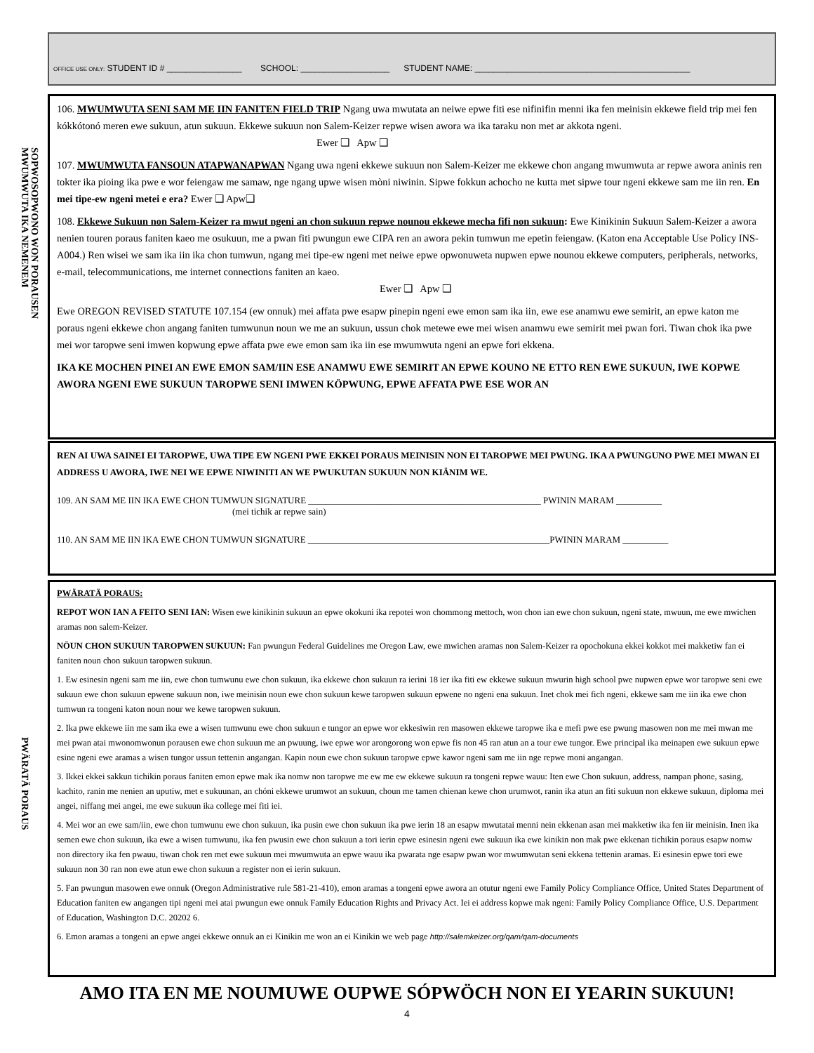OFFICE USE ONLY: STUDENT ID # ________________ SCHOOL: ___________________ STUDENT NAME: ______________________________________________
SOPWOSOPWONO WON PORAUSEN
MWUMWUTA IKA NEMENEM
106. MWUMWUTA SENI SAM ME IIN FANITEN FIELD TRIP Ngang uwa mwutata an neiwe epwe fiti ese nifinifin menni ika fen meinisin ekkewe field trip mei fen kókkótonó meren ewe sukuun, atun sukuun. Ekkewe sukuun non Salem-Keizer repwe wisen awora wa ika taraku non met ar akkota ngeni. Ewer ❑ Apw ❑
107. MWUMWUTA FANSOUN ATAPWANAPWAN Ngang uwa ngeni ekkewe sukuun non Salem-Keizer me ekkewe chon angang mwumwuta ar repwe awora aninis ren tokter ika pioing ika pwe e wor feiengaw me samaw, nge ngang upwe wisen mòni niwinin. Sipwe fokkun achocho ne kutta met sipwe tour ngeni ekkewe sam me iin ren. En mei tipe-ew ngeni metei e era? Ewer ❑ Apw❑
108. Ekkewe Sukuun non Salem-Keizer ra mwut ngeni an chon sukuun repwe nounou ekkewe mecha fifi non sukuun: Ewe Kinikinin Sukuun Salem-Keizer a awora nenien touren poraus faniten kaeo me osukuun, me a pwan fiti pwungun ewe CIPA ren an awora pekin tumwun me epetin feiengaw. (Katon ena Acceptable Use Policy INS-A004.) Ren wisei we sam ika iin ika chon tumwun, ngang mei tipe-ew ngeni met neiwe epwe opwonuweta nupwen epwe nounou ekkewe computers, peripherals, networks, e-mail, telecommunications, me internet connections faniten an kaeo.
Ewer ❑ Apw ❑
Ewe OREGON REVISED STATUTE 107.154 (ew onnuk) mei affata pwe esapw pinepin ngeni ewe emon sam ika iin, ewe ese anamwu ewe semirit, an epwe katon me poraus ngeni ekkewe chon angang faniten tumwunun noun we me an sukuun, ussun chok metewe ewe mei wisen anamwu ewe semirit mei pwan fori. Tiwan chok ika pwe mei wor taropwe seni imwen kopwung epwe affata pwe ewe emon sam ika iin ese mwumwuta ngeni an epwe fori ekkena.
IKA KE MOCHEN PINEI AN EWE EMON SAM/IIN ESE ANAMWU EWE SEMIRIT AN EPWE KOUNO NE ETTO REN EWE SUKUUN, IWE KOPWE AWORA NGENI EWE SUKUUN TAROPWE SENI IMWEN KÖPWUNG, EPWE AFFATA PWE ESE WOR AN
REN AI UWA SAINEI EI TAROPWE, UWA TIPE EW NGENI PWE EKKEI PORAUS MEINISIN NON EI TAROPWE MEI PWUNG. IKA A PWUNGUNO PWE MEI MWAN EI ADDRESS U AWORA, IWE NEI WE EPWE NIWINITI AN WE PWUKUTAN SUKUUN NON KIÄNIM WE.
109. AN SAM ME IIN IKA EWE CHON TUMWUN SIGNATURE ___________________________________________________ PWININ MARAM __________
(mei tichik ar repwe sain)
110. AN SAM ME IIN IKA EWE CHON TUMWUN SIGNATURE _____________________________________________________PWININ MARAM __________
PWÄRATÄ PORAUS
PWÄRATÄ PORAUS:
REPOT WON IAN A FEITO SENI IAN: Wisen ewe kinikinin sukuun an epwe okokuni ika repotei won chommong mettoch, won chon ian ewe chon sukuun, ngeni state, mwuun, me ewe mwichen aramas non salem-Keizer.
NÖUN CHON SUKUUN TAROPWEN SUKUUN: Fan pwungun Federal Guidelines me Oregon Law, ewe mwichen aramas non Salem-Keizer ra opochokuna ekkei kokkot mei makketiw fan ei faniten noun chon sukuun taropwen sukuun.
1. Ew esinesin ngeni sam me iin, ewe chon tumwunu ewe chon sukuun, ika ekkewe chon sukuun ra ierini 18 ier ika fiti ew ekkewe sukuun mwurin high school pwe nupwen epwe wor taropwe seni ewe sukuun ewe chon sukuun epwene sukuun non, iwe meinisin noun ewe chon sukuun kewe taropwen sukuun epwene no ngeni ena sukuun. Inet chok mei fich ngeni, ekkewe sam me iin ika ewe chon tumwun ra tongeni katon noun nour we kewe taropwen sukuun.
2. Ika pwe ekkewe iin me sam ika ewe a wisen tumwunu ewe chon sukuun e tungor an epwe wor ekkesiwin ren masowen ekkewe taropwe ika e mefi pwe ese pwung masowen non me mei mwan me mei pwan atai mwonomwonun porausen ewe chon sukuun me an pwuung, iwe epwe wor arongorong won epwe fis non 45 ran atun an a tour ewe tungor. Ewe principal ika meinapen ewe sukuun epwe esine ngeni ewe aramas a wisen tungor ussun tettenin angangan. Kapin noun ewe chon sukuun taropwe epwe kawor ngeni sam me iin nge repwe moni angangan.
3. Ikkei ekkei sakkun tichikin poraus faniten emon epwe mak ika nomw non taropwe me ew me ew ekkewe sukuun ra tongeni repwe wauu: Iten ewe Chon sukuun, address, nampan phone, sasing, kachito, ranin me nenien an uputiw, met e sukuunan, an chóni ekkewe urumwot an sukuun, choun me tamen chienan kewe chon urumwot, ranin ika atun an fiti sukuun non ekkewe sukuun, diploma mei angei, niffang mei angei, me ewe sukuun ika college mei fiti iei.
4. Mei wor an ewe sam/iin, ewe chon tumwunu ewe chon sukuun, ika pusin ewe chon sukuun ika pwe ierin 18 an esapw mwutatai menni nein ekkenan asan mei makketiw ika fen iir meinisin. Inen ika semen ewe chon sukuun, ika ewe a wisen tumwunu, ika fen pwusin ewe chon sukuun a tori ierin epwe esinesin ngeni ewe sukuun ika ewe kinikin non mak pwe ekkenan tichikin poraus esapw nomw non directory ika fen pwauu, tiwan chok ren met ewe sukuun mei mwumwuta an epwe wauu ika pwarata nge esapw pwan wor mwumwutan seni ekkena tettenin aramas. Ei esinesin epwe tori ewe sukuun non 30 ran non ewe atun ewe chon sukuun a register non ei ierin sukuun.
5. Fan pwungun masowen ewe onnuk (Oregon Administrative rule 581-21-410), emon aramas a tongeni epwe awora an otutur ngeni ewe Family Policy Compliance Office, United States Department of Education faniten ew angangen tipi ngeni mei atai pwungun ewe onnuk Family Education Rights and Privacy Act. Iei ei address kopwe mak ngeni: Family Policy Compliance Office, U.S. Department of Education, Washington D.C. 20202 6.
6. Emon aramas a tongeni an epwe angei ekkewe onnuk an ei Kinikin me won an ei Kinikin we web page http://salemkeizer.org/qam/qam-documents
AMO ITA EN ME NOUMUWE OUPWE SÓPWÖCH NON EI YEARIN SUKUUN!
4